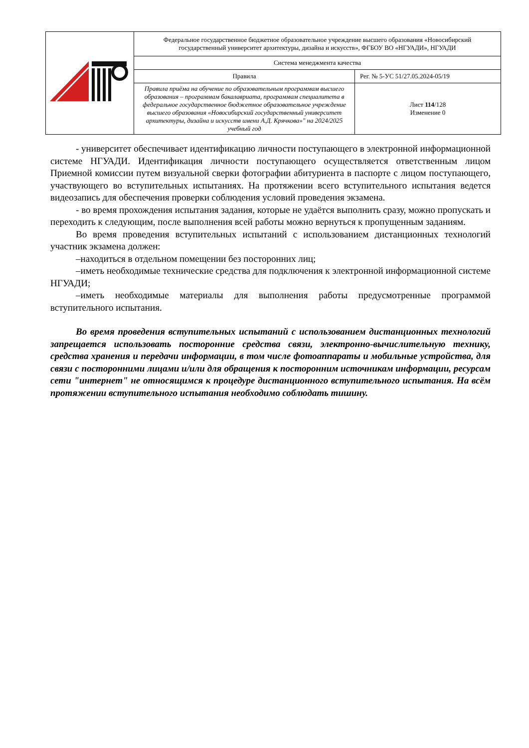| | Федеральное государственное бюджетное образовательное учреждение высшего образования «Новосибирский государственный университет архитектуры, дизайна и искусств», ФГБОУ ВО «НГУАДИ», НГУАДИ | |
| | Система менеджмента качества | |
| | Правила | Рег. № 5-УС 51/27.05.2024-05/19 |
| | Правила приёма на обучение по образовательным программам высшего образования – программам бакалавриата, программам специалитета в федеральное государственное бюджетное образовательное учреждение высшего образования «Новосибирский государственный университет архитектуры, дизайна и искусств имени А.Д. Крячкова»" на 2024/2025 учебный год | Лист 114 /128 Изменение 0 |
- университет обеспечивает идентификацию личности поступающего в электронной информационной системе НГУАДИ. Идентификация личности поступающего осуществляется ответственным лицом Приемной комиссии путем визуальной сверки фотографии абитуриента в паспорте с лицом поступающего, участвующего во вступительных испытаниях. На протяжении всего вступительного испытания ведется видеозапись для обеспечения проверки соблюдения условий проведения экзамена.
- во время прохождения испытания задания, которые не удаётся выполнить сразу, можно пропускать и переходить к следующим, после выполнения всей работы можно вернуться к пропущенным заданиям.
Во время проведения вступительных испытаний с использованием дистанционных технологий участник экзамена должен:
–находиться в отдельном помещении без посторонних лиц;
–иметь необходимые технические средства для подключения к электронной информационной системе НГУАДИ;
–иметь необходимые материалы для выполнения работы предусмотренные программой вступительного испытания.
Во время проведения вступительных испытаний с использованием дистанционных технологий запрещается использовать посторонние средства связи, электронно-вычислительную технику, средства хранения и передачи информации, в том числе фотоаппараты и мобильные устройства, для связи с посторонними лицами и/или для обращения к посторонним источникам информации, ресурсам сети "интернет" не относящимся к процедуре дистанционного вступительного испытания. На всём протяжении вступительного испытания необходимо соблюдать тишину.